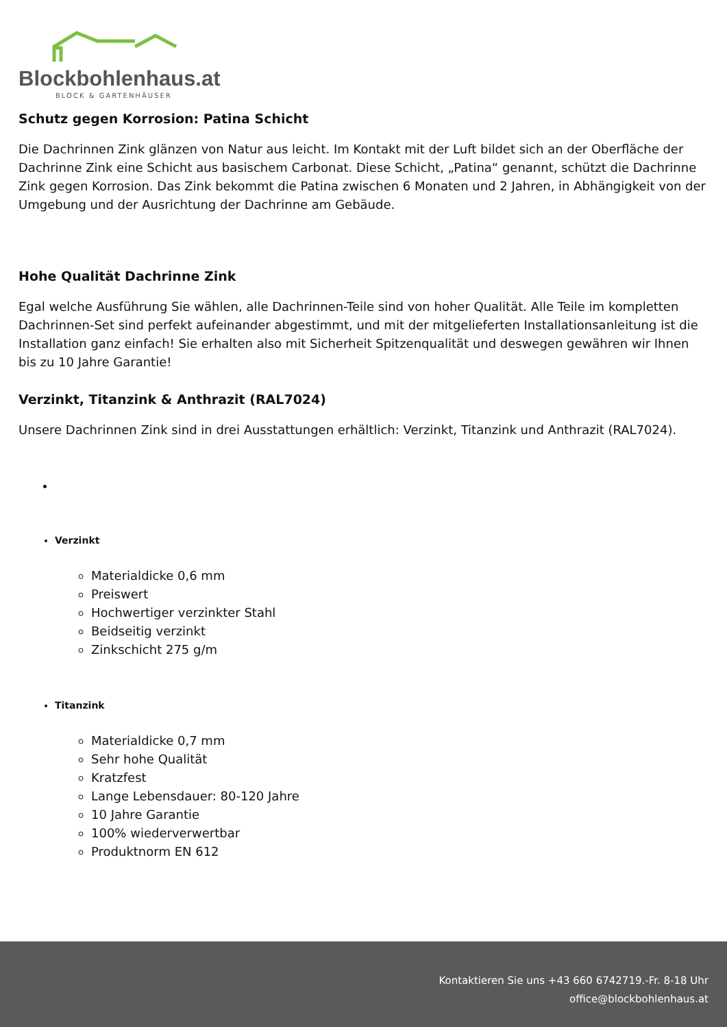Blockbohlenhaus.at
BLOCK & GARTENHÄUSER
Schutz gegen Korrosion: Patina Schicht
Die Dachrinnen Zink glänzen von Natur aus leicht. Im Kontakt mit der Luft bildet sich an der Oberfläche der Dachrinne Zink eine Schicht aus basischem Carbonat. Diese Schicht, „Patina“ genannt, schützt die Dachrinne Zink gegen Korrosion. Das Zink bekommt die Patina zwischen 6 Monaten und 2 Jahren, in Abhängigkeit von der Umgebung und der Ausrichtung der Dachrinne am Gebäude.
Hohe Qualität Dachrinne Zink
Egal welche Ausführung Sie wählen, alle Dachrinnen-Teile sind von hoher Qualität. Alle Teile im kompletten Dachrinnen-Set sind perfekt aufeinander abgestimmt, und mit der mitgelieferten Installationsanleitung ist die Installation ganz einfach! Sie erhalten also mit Sicherheit Spitzenqualität und deswegen gewähren wir Ihnen bis zu 10 Jahre Garantie!
Verzinkt, Titanzink & Anthrazit (RAL7024)
Unsere Dachrinnen Zink sind in drei Ausstattungen erhältlich: Verzinkt, Titanzink und Anthrazit (RAL7024).
Verzinkt
Materialdicke 0,6 mm
Preiswert
Hochwertiger verzinkter Stahl
Beidseitig verzinkt
Zinkschicht 275 g/m
Titanzink
Materialdicke 0,7 mm
Sehr hohe Qualität
Kratzfest
Lange Lebensdauer: 80-120 Jahre
10 Jahre Garantie
100% wiederverwertbar
Produktnorm EN 612
Kontaktieren Sie uns +43 660 6742719.-Fr. 8-18 Uhr
office@blockbohlenhaus.at